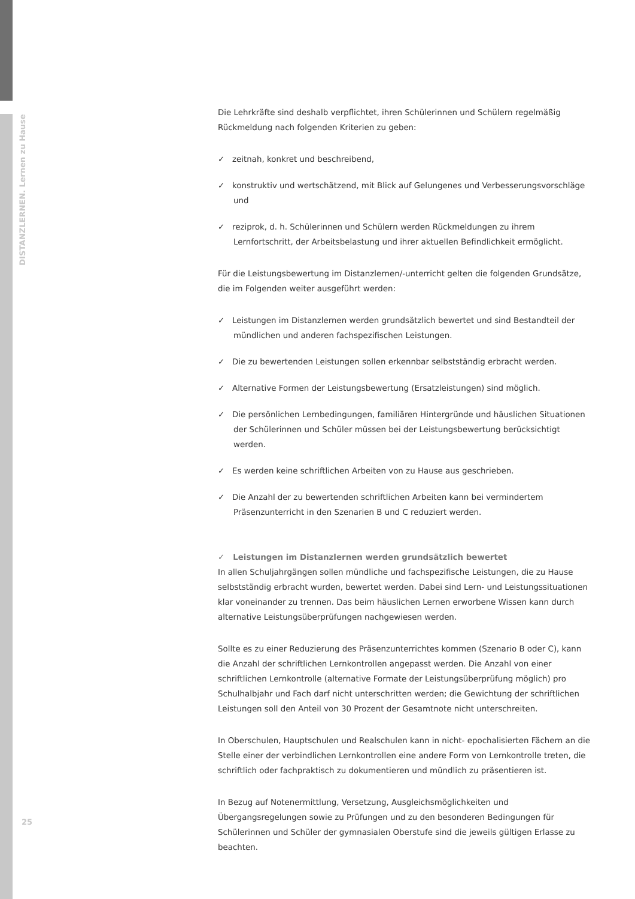DISTANZLERNEN. Lernen zu Hause
Die Lehrkräfte sind deshalb verpflichtet, ihren Schülerinnen und Schülern regelmäßig Rückmeldung nach folgenden Kriterien zu geben:
✓ zeitnah, konkret und beschreibend,
✓ konstruktiv und wertschätzend, mit Blick auf Gelungenes und Verbesserungsvorschläge und
✓ reziprok, d. h. Schülerinnen und Schülern werden Rückmeldungen zu ihrem Lernfortschritt, der Arbeitsbelastung und ihrer aktuellen Befindlichkeit ermöglicht.
Für die Leistungsbewertung im Distanzlernen/-unterricht gelten die folgenden Grundsätze, die im Folgenden weiter ausgeführt werden:
✓ Leistungen im Distanzlernen werden grundsätzlich bewertet und sind Bestandteil der mündlichen und anderen fachspezifischen Leistungen.
✓ Die zu bewertenden Leistungen sollen erkennbar selbstständig erbracht werden.
✓ Alternative Formen der Leistungsbewertung (Ersatzleistungen) sind möglich.
✓ Die persönlichen Lernbedingungen, familiären Hintergründe und häuslichen Situationen der Schülerinnen und Schüler müssen bei der Leistungsbewertung berücksichtigt werden.
✓ Es werden keine schriftlichen Arbeiten von zu Hause aus geschrieben.
✓ Die Anzahl der zu bewertenden schriftlichen Arbeiten kann bei vermindertem Präsenzunterricht in den Szenarien B und C reduziert werden.
✓ Leistungen im Distanzlernen werden grundsätzlich bewertet
In allen Schuljahrgängen sollen mündliche und fachspezifische Leistungen, die zu Hause selbstständig erbracht wurden, bewertet werden. Dabei sind Lern- und Leistungssituationen klar voneinander zu trennen. Das beim häuslichen Lernen erworbene Wissen kann durch alternative Leistungsüberprüfungen nachgewiesen werden.
Sollte es zu einer Reduzierung des Präsenzunterrichtes kommen (Szenario B oder C), kann die Anzahl der schriftlichen Lernkontrollen angepasst werden. Die Anzahl von einer schriftlichen Lernkontrolle (alternative Formate der Leistungsüberprüfung möglich) pro Schulhalbjahr und Fach darf nicht unterschritten werden; die Gewichtung der schriftlichen Leistungen soll den Anteil von 30 Prozent der Gesamtnote nicht unterschreiten.
In Oberschulen, Hauptschulen und Realschulen kann in nicht- epochalisierten Fächern an die Stelle einer der verbindlichen Lernkontrollen eine andere Form von Lernkontrolle treten, die schriftlich oder fachpraktisch zu dokumentieren und mündlich zu präsentieren ist.
In Bezug auf Notenermittlung, Versetzung, Ausgleichsmöglichkeiten und Übergangsregelungen sowie zu Prüfungen und zu den besonderen Bedingungen für Schülerinnen und Schüler der gymnasialen Oberstufe sind die jeweils gültigen Erlasse zu beachten.
25